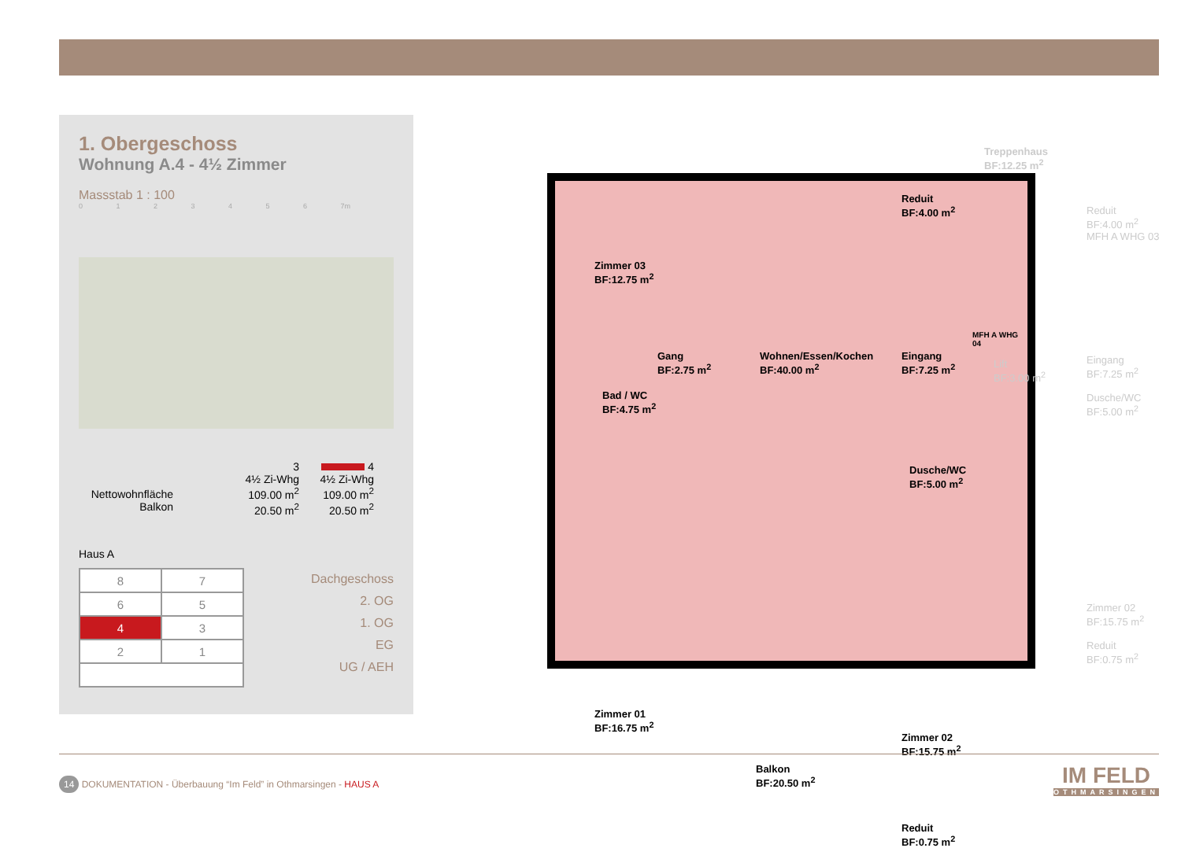1. Obergeschoss
Wohnung A.4 - 4½ Zimmer
Massstab 1 : 100
0 1 2 3 4 5 6 7m
Nettowohnfläche
Balkon
3
4½ Zi-Whg
109.00 m<sup>2</sup>
20.50 m<sup>2</sup>
4
4½ Zi-Whg
109.00 m<sup>2</sup>
20.50 m<sup>2</sup>
Haus A
| 8 | 7 |
| 6 | 5 |
| 4 | 3 |
| 2 | 1 |
Dachgeschoss
2. OG
1. OG
EG
UG / AEH
Zimmer 03
BF:12.75 m<sup>2</sup>
Reduit
BF:4.00 m<sup>2</sup>
Gang
BF:2.75 m<sup>2</sup>
Wohnen/Essen/Kochen
BF:40.00 m<sup>2</sup>
Eingang
BF:7.25 m<sup>2</sup>
Bad / WC
BF:4.75 m<sup>2</sup>
Dusche/WC
BF:5.00 m<sup>2</sup>
Zimmer 01
BF:16.75 m<sup>2</sup>
Balkon
BF:20.50 m<sup>2</sup>
Zimmer 02
BF:15.75 m<sup>2</sup>
Reduit
BF:0.75 m<sup>2</sup>
MFH A WHG 04
Treppenhaus
BF:12.25 m<sup>2</sup>
Reduit
BF:4.00 m<sup>2</sup>
MFH A WHG 03
Lift
BF:3.00 m<sup>2</sup>
Eingang
BF:7.25 m<sup>2</sup>
Dusche/WC
BF:5.00 m<sup>2</sup>
Zimmer 02
BF:15.75 m<sup>2</sup>
Reduit
BF:0.75 m<sup>2</sup>
14 DOKUMENTATION - Überbauung “Im Feld” in Othmarsingen - HAUS A
IM FELD
OTHMARSINGEN